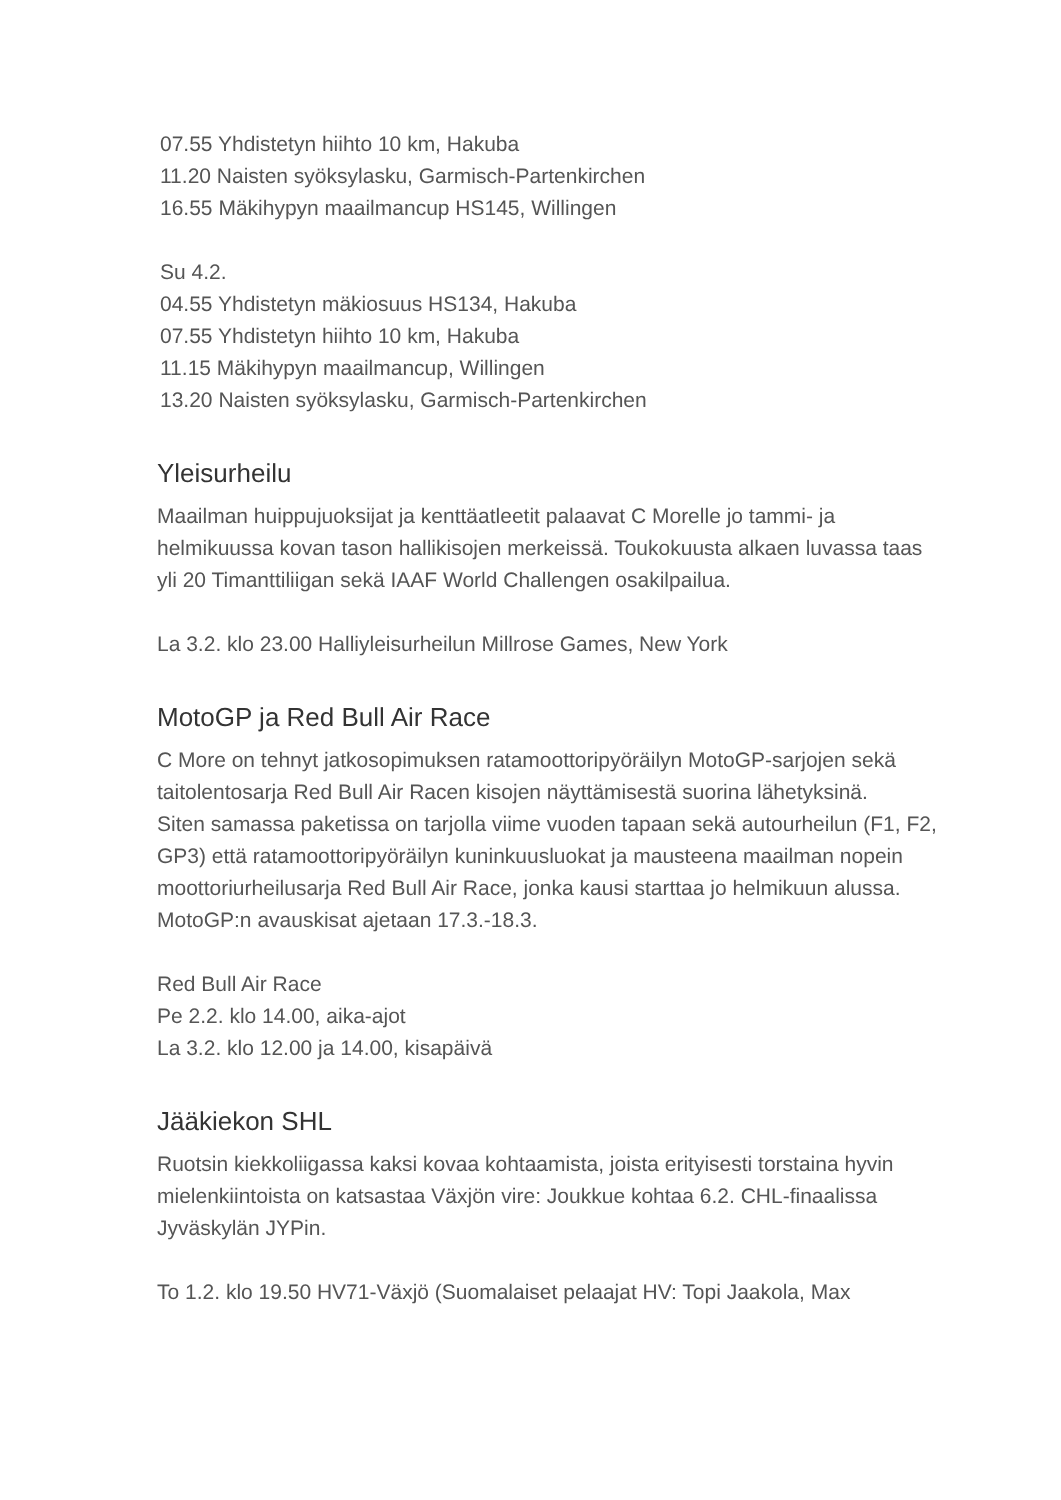07.55 Yhdistetyn hiihto 10 km, Hakuba
11.20 Naisten syöksylasku, Garmisch-Partenkirchen
16.55 Mäkihypyn maailmancup HS145, Willingen
Su 4.2.
04.55 Yhdistetyn mäkiosuus HS134, Hakuba
07.55 Yhdistetyn hiihto 10 km, Hakuba
11.15 Mäkihypyn maailmancup, Willingen
13.20 Naisten syöksylasku, Garmisch-Partenkirchen
Yleisurheilu
Maailman huippujuoksijat ja kenttäatleetit palaavat C Morelle jo tammi- ja helmikuussa kovan tason hallikisojen merkeissä. Toukokuusta alkaen luvassa taas yli 20 Timanttiliigan sekä IAAF World Challengen osakilpailua.
La 3.2. klo 23.00 Halliyleisurheilun Millrose Games, New York
MotoGP ja Red Bull Air Race
C More on tehnyt jatkosopimuksen ratamoottoripyöräilyn MotoGP-sarjojen sekä taitolentosarja Red Bull Air Racen kisojen näyttämisestä suorina lähetyksinä.
Siten samassa paketissa on tarjolla viime vuoden tapaan sekä autourheilun (F1, F2, GP3) että ratamoottoripyöräilyn kuninkuusluokat ja mausteena maailman nopein moottoriurheilusarja Red Bull Air Race, jonka kausi starttaa jo helmikuun alussa. MotoGP:n avauskisat ajetaan 17.3.-18.3.
Red Bull Air Race
Pe 2.2. klo 14.00, aika-ajot
La 3.2. klo 12.00 ja 14.00, kisapäivä
Jääkiekon SHL
Ruotsin kiekkoliigassa kaksi kovaa kohtaamista, joista erityisesti torstaina hyvin mielenkiintoista on katsastaa Växjön vire: Joukkue kohtaa 6.2. CHL-finaalissa Jyväskylän JYPin.
To 1.2. klo 19.50 HV71-Växjö (Suomalaiset pelaajat HV: Topi Jaakola, Max